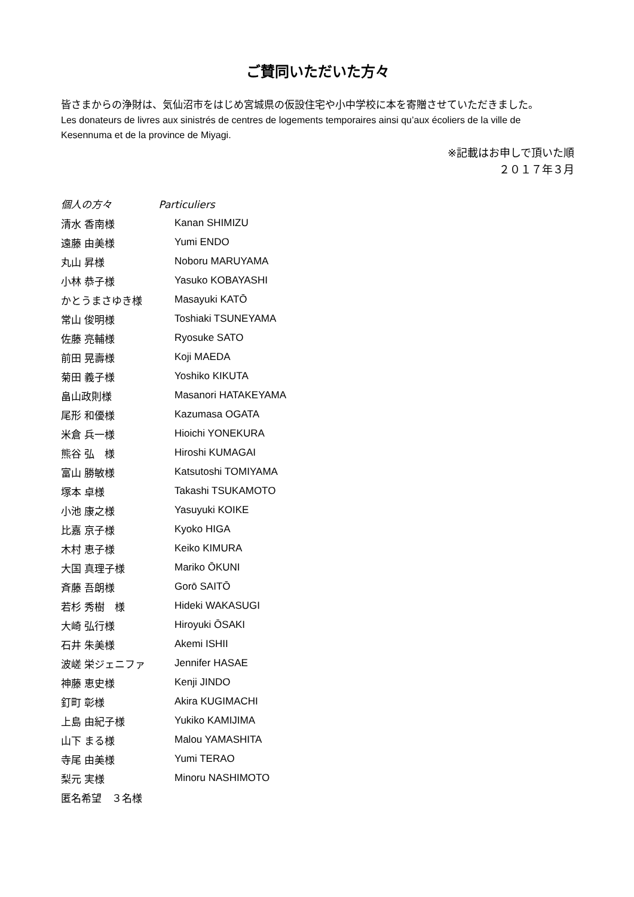ご賛同いただいた方々
皆さまからの浄財は、気仙沼市をはじめ宮城県の仮設住宅や小中学校に本を寄贈させていただきました。
Les donateurs de livres aux sinistrés de centres de logements temporaires ainsi qu’aux écoliers de la ville de Kesennuma et de la province de Miyagi.
※記載はお申しで頂いた順
２０１７年３月
個人の方々 Particuliers
| 清水 香南様 | Kanan SHIMIZU |
| 遠藤 由美様 | Yumi ENDO |
| 丸山 昇様 | Noboru MARUYAMA |
| 小林 恭子様 | Yasuko KOBAYASHI |
| かとうまさゆき様 | Masayuki KATŌ |
| 常山 俊明様 | Toshiaki TSUNEYAMA |
| 佐藤 亮輔様 | Ryosuke SATO |
| 前田 晃壽様 | Koji MAEDA |
| 菊田 義子様 | Yoshiko KIKUTA |
| 畠山政則様 | Masanori HATAKEYAMA |
| 尾形 和優様 | Kazumasa OGATA |
| 米倉 兵一様 | Hioichi YONEKURA |
| 熊谷 弘 様 | Hiroshi KUMAGAI |
| 富山 勝敏様 | Katsutoshi TOMIYAMA |
| 塚本 卓様 | Takashi TSUKAMOTO |
| 小池 康之様 | Yasuyuki KOIKE |
| 比嘉 京子様 | Kyoko HIGA |
| 木村 恵子様 | Keiko KIMURA |
| 大国 真理子様 | Mariko ŌKUNI |
| 斉藤 吾朗様 | Gorō SAITŌ |
| 若杉 秀樹 様 | Hideki WAKASUGI |
| 大崎 弘行様 | Hiroyuki ŌSAKI |
| 石井 朱美様 | Akemi ISHII |
| 波嵯 栄ジェニファ | Jennifer HASAE |
| 神藤 恵史様 | Kenji JINDO |
| 釘町 彰様 | Akira KUGIMACHI |
| 上島 由紀子様 | Yukiko KAMIJIMA |
| 山下 まる様 | Malou YAMASHITA |
| 寺尾 由美様 | Yumi TERAO |
| 梨元 実様 | Minoru NASHIMOTO |
| 匿名希望 ３名様 | |